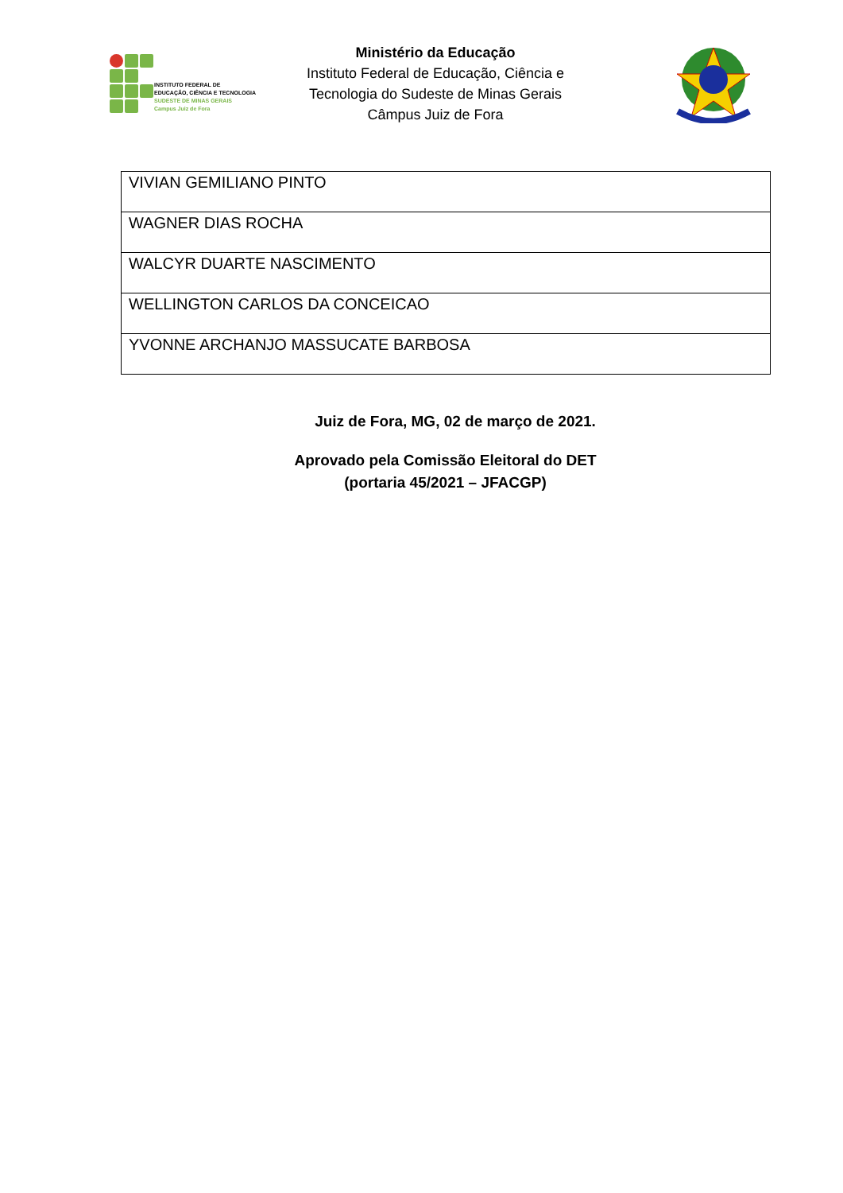INSTITUTO FEDERAL DE
EDUCAÇÃO, CIÊNCIA E TECNOLOGIA
SUDESTE DE MINAS GERAIS
Campus Juiz de Fora
Ministério da Educação
Instituto Federal de Educação, Ciência e
Tecnologia do Sudeste de Minas Gerais
Câmpus Juiz de Fora
| VIVIAN GEMILIANO PINTO |
| WAGNER DIAS ROCHA |
| WALCYR DUARTE NASCIMENTO |
| WELLINGTON CARLOS DA CONCEICAO |
| YVONNE ARCHANJO MASSUCATE BARBOSA |
Juiz de Fora, MG, 02 de março de 2021.
Aprovado pela Comissão Eleitoral do DET
(portaria 45/2021 – JFACGP)